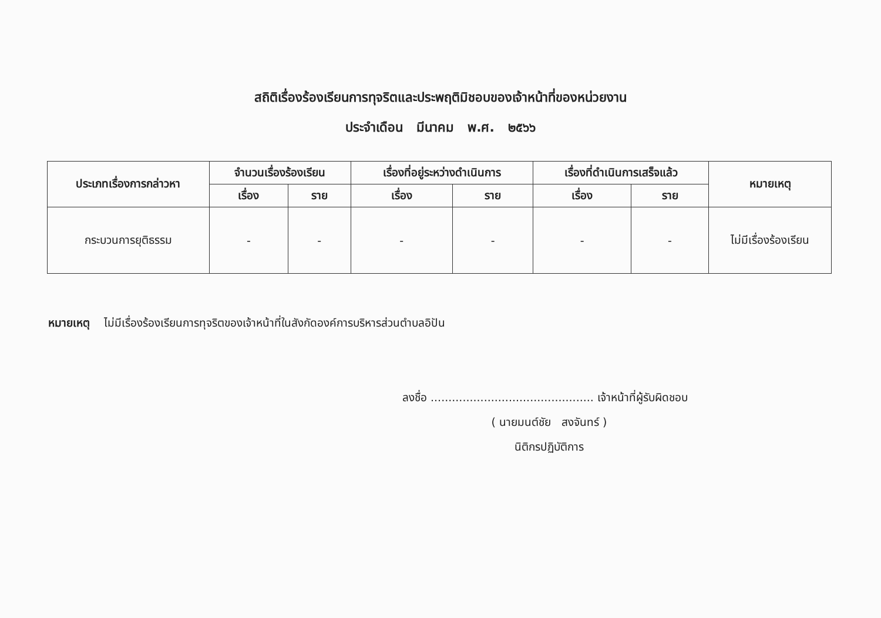สถิติเรื่องร้องเรียนการทุจริตและประพฤติมิชอบของเจ้าหน้าที่ของหน่วยงาน
ประจำเดือน มีนาคม พ.ศ. ๒๕๖๖
| ประเภทเรื่องการกล่าวหา | จำนวนเรื่องร้องเรียน | | เรื่องที่อยู่ระหว่างดำเนินการ | | เรื่องที่ดำเนินการเสร็จแล้ว | | หมายเหตุ |
| --- | --- | --- | --- | --- | --- | --- | --- |
| | เรื่อง | ราย | เรื่อง | ราย | เรื่อง | ราย | |
| กระบวนการยุติธรรม | - | - | - | - | - | - | ไม่มีเรื่องร้องเรียน |
หมายเหตุ ไม่มีเรื่องร้องเรียนการทุจริตของเจ้าหน้าที่ในสังกัดองค์การบริหารส่วนตำบลอิปัน
ลงชื่อ .............................................. เจ้าหน้าที่ผู้รับผิดชอบ
( นายมนต์ชัย สงจันทร์ )
นิติกรปฏิบัติการ